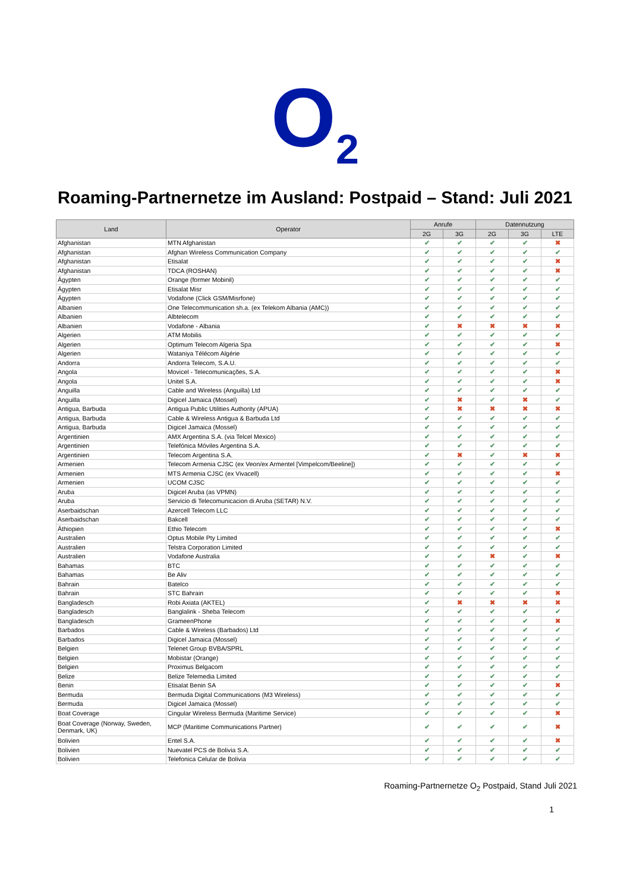O<sub>2</sub>
Roaming-Partnernetze im Ausland: Postpaid – Stand: Juli 2021
| Land | Operator | Anrufe | | Datennutzung | | |
| --- | --- | --- | --- | --- | --- | --- |
| | | 2G | 3G | 2G | 3G | LTE |
| Afghanistan | MTN Afghanistan | ✔ | ✔ | ✔ | ✔ | ✖ |
| Afghanistan | Afghan Wireless Communication Company | ✔ | ✔ | ✔ | ✔ | ✔ |
| Afghanistan | Etisalat | ✔ | ✔ | ✔ | ✔ | ✖ |
| Afghanistan | TDCA (ROSHAN) | ✔ | ✔ | ✔ | ✔ | ✖ |
| Ägypten | Orange (former Mobinil) | ✔ | ✔ | ✔ | ✔ | ✔ |
| Ägypten | Etisalat Misr | ✔ | ✔ | ✔ | ✔ | ✔ |
| Ägypten | Vodafone (Click GSM/Misrfone) | ✔ | ✔ | ✔ | ✔ | ✔ |
| Albanien | One Telecommunication sh.a. (ex Telekom Albania (AMC)) | ✔ | ✔ | ✔ | ✔ | ✔ |
| Albanien | Albtelecom | ✔ | ✔ | ✔ | ✔ | ✔ |
| Albanien | Vodafone - Albania | ✔ | ✖ | ✖ | ✖ | ✖ |
| Algerien | ATM Mobilis | ✔ | ✔ | ✔ | ✔ | ✔ |
| Algerien | Optimum Telecom Algeria Spa | ✔ | ✔ | ✔ | ✔ | ✖ |
| Algerien | Wataniya Télécom Algérie | ✔ | ✔ | ✔ | ✔ | ✔ |
| Andorra | Andorra Telecom, S.A.U. | ✔ | ✔ | ✔ | ✔ | ✔ |
| Angola | Movicel - Telecomunicações, S.A. | ✔ | ✔ | ✔ | ✔ | ✖ |
| Angola | Unitel S.A. | ✔ | ✔ | ✔ | ✔ | ✖ |
| Anguilla | Cable and Wireless (Anguilla) Ltd | ✔ | ✔ | ✔ | ✔ | ✔ |
| Anguilla | Digicel Jamaica (Mossel) | ✔ | ✖ | ✔ | ✖ | ✔ |
| Antigua, Barbuda | Antigua Public Utilities Authority (APUA) | ✔ | ✖ | ✖ | ✖ | ✖ |
| Antigua, Barbuda | Cable & Wireless Antigua & Barbuda Ltd | ✔ | ✔ | ✔ | ✔ | ✔ |
| Antigua, Barbuda | Digicel Jamaica (Mossel) | ✔ | ✔ | ✔ | ✔ | ✔ |
| Argentinien | AMX Argentina S.A. (via Telcel Mexico) | ✔ | ✔ | ✔ | ✔ | ✔ |
| Argentinien | Telefónica Móviles Argentina S.A. | ✔ | ✔ | ✔ | ✔ | ✔ |
| Argentinien | Telecom Argentina S.A. | ✔ | ✖ | ✔ | ✖ | ✖ |
| Armenien | Telecom Armenia CJSC (ex Veon/ex Armentel [Vimpelcom/Beeline]) | ✔ | ✔ | ✔ | ✔ | ✔ |
| Armenien | MTS Armenia CJSC (ex Vivacell) | ✔ | ✔ | ✔ | ✔ | ✖ |
| Armenien | UCOM CJSC | ✔ | ✔ | ✔ | ✔ | ✔ |
| Aruba | Digicel Aruba (as VPMN) | ✔ | ✔ | ✔ | ✔ | ✔ |
| Aruba | Servicio di Telecomunicacion di Aruba (SETAR) N.V. | ✔ | ✔ | ✔ | ✔ | ✔ |
| Aserbaidschan | Azercell Telecom LLC | ✔ | ✔ | ✔ | ✔ | ✔ |
| Aserbaidschan | Bakcell | ✔ | ✔ | ✔ | ✔ | ✔ |
| Äthiopien | Ethio Telecom | ✔ | ✔ | ✔ | ✔ | ✖ |
| Australien | Optus Mobile Pty Limited | ✔ | ✔ | ✔ | ✔ | ✔ |
| Australien | Telstra Corporation Limited | ✔ | ✔ | ✔ | ✔ | ✔ |
| Australien | Vodafone Australia | ✔ | ✔ | ✖ | ✔ | ✖ |
| Bahamas | BTC | ✔ | ✔ | ✔ | ✔ | ✔ |
| Bahamas | Be Aliv | ✔ | ✔ | ✔ | ✔ | ✔ |
| Bahrain | Batelco | ✔ | ✔ | ✔ | ✔ | ✔ |
| Bahrain | STC Bahrain | ✔ | ✔ | ✔ | ✔ | ✖ |
| Bangladesch | Robi Axiata (AKTEL) | ✔ | ✖ | ✖ | ✖ | ✖ |
| Bangladesch | Banglalink - Sheba Telecom | ✔ | ✔ | ✔ | ✔ | ✔ |
| Bangladesch | GrameenPhone | ✔ | ✔ | ✔ | ✔ | ✖ |
| Barbados | Cable & Wireless (Barbados) Ltd | ✔ | ✔ | ✔ | ✔ | ✔ |
| Barbados | Digicel Jamaica (Mossel) | ✔ | ✔ | ✔ | ✔ | ✔ |
| Belgien | Telenet Group BVBA/SPRL | ✔ | ✔ | ✔ | ✔ | ✔ |
| Belgien | Mobistar (Orange) | ✔ | ✔ | ✔ | ✔ | ✔ |
| Belgien | Proximus Belgacom | ✔ | ✔ | ✔ | ✔ | ✔ |
| Belize | Belize Telemedia Limited | ✔ | ✔ | ✔ | ✔ | ✔ |
| Benin | Etisalat Benin SA | ✔ | ✔ | ✔ | ✔ | ✖ |
| Bermuda | Bermuda Digital Communications (M3 Wireless) | ✔ | ✔ | ✔ | ✔ | ✔ |
| Bermuda | Digicel Jamaica (Mossel) | ✔ | ✔ | ✔ | ✔ | ✔ |
| Boat Coverage | Cingular Wireless Bermuda (Maritime Service) | ✔ | ✔ | ✔ | ✔ | ✖ |
| Boat Coverage (Norway, Sweden, Denmark, UK) | MCP (Maritime Communications Partner) | ✔ | ✔ | ✔ | ✔ | ✖ |
| Bolivien | Entel S.A. | ✔ | ✔ | ✔ | ✔ | ✖ |
| Bolivien | Nuevatel PCS de Bolivia S.A. | ✔ | ✔ | ✔ | ✔ | ✔ |
| Bolivien | Telefonica Celular de Bolivia | ✔ | ✔ | ✔ | ✔ | ✔ |
Roaming-Partnernetze O<sub>2</sub> Postpaid, Stand Juli 2021
1